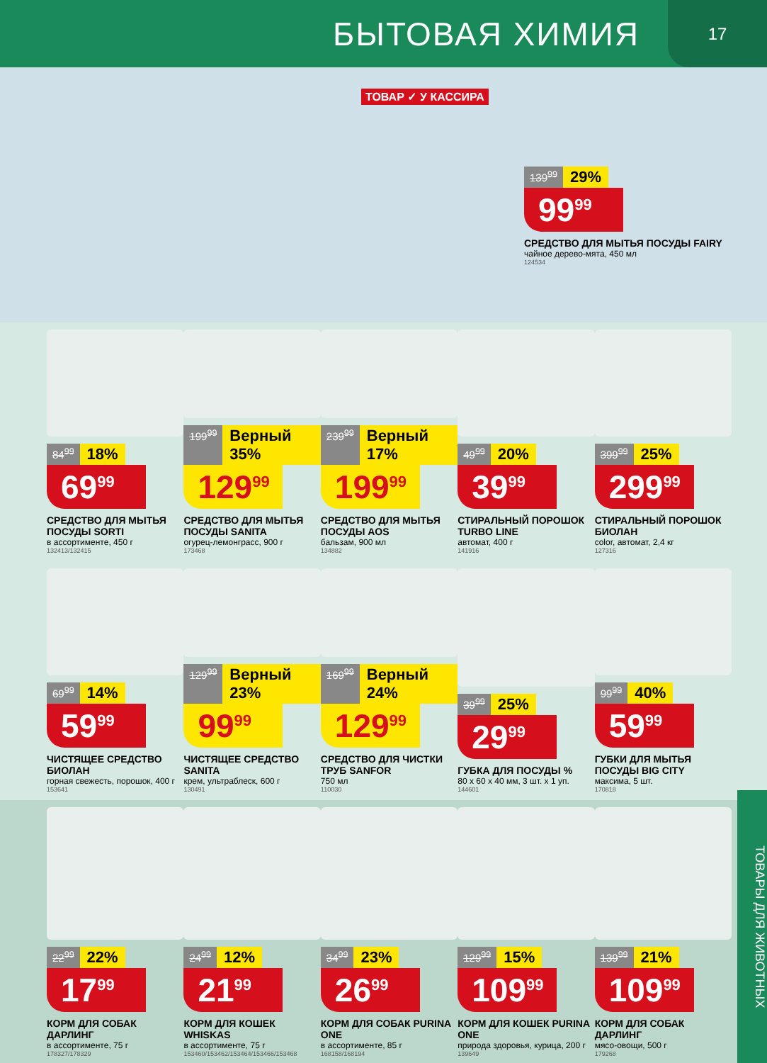БЫТОВАЯ ХИМИЯ
17
ТОВАР ✓ У КАССИРА
139<sup>99</sup> 29%
99<sup>99</sup>
СРЕДСТВО ДЛЯ МЫТЬЯ ПОСУДЫ FAIRY
чайное дерево-мята, 450 мл
124534
84<sup>99</sup> 18%
69<sup>99</sup>
СРЕДСТВО ДЛЯ МЫТЬЯ ПОСУДЫ SORTI
в ассортименте, 450 г
132413/132415
199<sup>99</sup> Верный 35%
129<sup>99</sup>
СРЕДСТВО ДЛЯ МЫТЬЯ ПОСУДЫ SANITA
огурец-лемонграсс, 900 г
173468
239<sup>99</sup> Верный 17%
199<sup>99</sup>
СРЕДСТВО ДЛЯ МЫТЬЯ ПОСУДЫ AOS
бальзам, 900 мл
134882
49<sup>99</sup> 20%
39<sup>99</sup>
СТИРАЛЬНЫЙ ПОРОШОК TURBO LINE
автомат, 400 г
141916
399<sup>99</sup> 25%
299<sup>99</sup>
СТИРАЛЬНЫЙ ПОРОШОК БИОЛАН
color, автомат, 2,4 кг
127316
69<sup>99</sup> 14%
59<sup>99</sup>
ЧИСТЯЩЕЕ СРЕДСТВО БИОЛАН
горная свежесть, порошок, 400 г
153641
129<sup>99</sup> Верный 23%
99<sup>99</sup>
ЧИСТЯЩЕЕ СРЕДСТВО SANITA
крем, ультраблеск, 600 г
130491
169<sup>99</sup> Верный 24%
129<sup>99</sup>
СРЕДСТВО ДЛЯ ЧИСТКИ ТРУБ SANFOR
750 мл
110030
39<sup>99</sup> 25%
29<sup>99</sup>
ГУБКА ДЛЯ ПОСУДЫ %
80 х 60 х 40 мм, 3 шт. х 1 уп.
144601
99<sup>99</sup> 40%
59<sup>99</sup>
ГУБКИ ДЛЯ МЫТЬЯ ПОСУДЫ BIG CITY
максима, 5 шт.
170818
22<sup>99</sup> 22%
17<sup>99</sup>
КОРМ ДЛЯ СОБАК ДАРЛИНГ
в ассортименте, 75 г
178327/178329
24<sup>99</sup> 12%
21<sup>99</sup>
КОРМ ДЛЯ КОШЕК WHISKAS
в ассортименте, 75 г
153460/153462/153464/153466/153468
34<sup>99</sup> 23%
26<sup>99</sup>
КОРМ ДЛЯ СОБАК PURINA ONE
в ассортименте, 85 г
168158/168194
129<sup>99</sup> 15%
109<sup>99</sup>
КОРМ ДЛЯ КОШЕК PURINA ONE
природа здоровья, курица, 200 г
139649
139<sup>99</sup> 21%
109<sup>99</sup>
КОРМ ДЛЯ СОБАК ДАРЛИНГ
мясо-овощи, 500 г
179268
ТОВАРЫ ДЛЯ ЖИВОТНЫХ